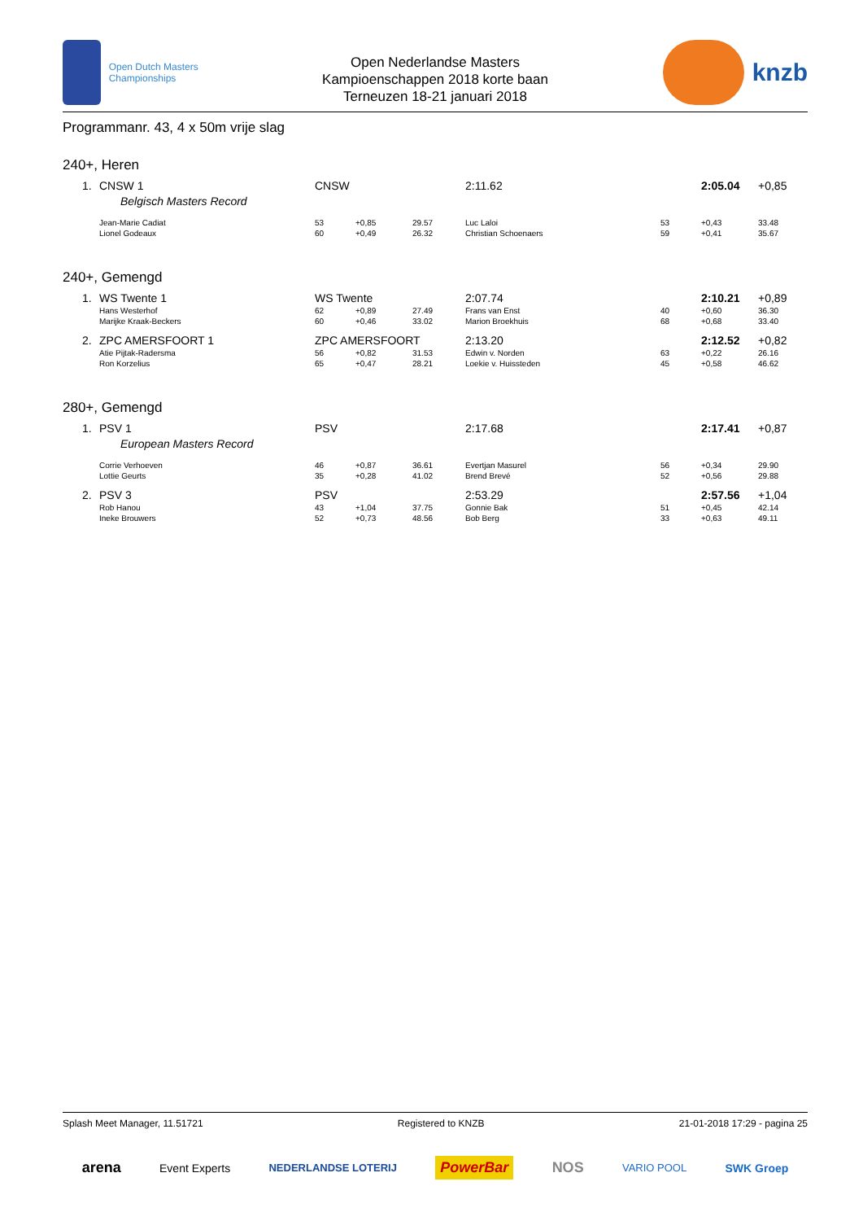Open Dutch Masters Championships
Open Nederlandse Masters
Kampioenschappen 2018 korte baan
Terneuzen 18-21 januari 2018
knzb
Programmanr. 43, 4 x 50m vrije slag
240+, Heren
| 1. | CNSW 1 | CNSW | | | 2:11.62 | | 2:05.04 | +0,85 |
| | Belgisch Masters Record | | | | | | | |
| | Jean-Marie Cadiat | 53 | +0,85 | 29.57 | Luc Laloi | 53 | +0,43 | 33.48 |
| | Lionel Godeaux | 60 | +0,49 | 26.32 | Christian Schoenaers | 59 | +0,41 | 35.67 |
240+, Gemengd
| 1. | WS Twente 1 | WS Twente | | | 2:07.74 | | 2:10.21 | +0,89 |
| | Hans Westerhof | 62 | +0,89 | 27.49 | Frans van Enst | 40 | +0,60 | 36.30 |
| | Marijke Kraak-Beckers | 60 | +0,46 | 33.02 | Marion Broekhuis | 68 | +0,68 | 33.40 |
| 2. | ZPC AMERSFOORT 1 | ZPC AMERSFOORT | | | 2:13.20 | | 2:12.52 | +0,82 |
| | Atie Pijtak-Radersma | 56 | +0,82 | 31.53 | Edwin v. Norden | 63 | +0,22 | 26.16 |
| | Ron Korzelius | 65 | +0,47 | 28.21 | Loekie v. Huissteden | 45 | +0,58 | 46.62 |
280+, Gemengd
| 1. | PSV 1 | PSV | | | 2:17.68 | | 2:17.41 | +0,87 |
| | European Masters Record | | | | | | | |
| | Corrie Verhoeven | 46 | +0,87 | 36.61 | Evertjan Masurel | 56 | +0,34 | 29.90 |
| | Lottie Geurts | 35 | +0,28 | 41.02 | Brend Brevé | 52 | +0,56 | 29.88 |
| 2. | PSV 3 | PSV | | | 2:53.29 | | 2:57.56 | +1,04 |
| | Rob Hanou | 43 | +1,04 | 37.75 | Gonnie Bak | 51 | +0,45 | 42.14 |
| | Ineke Brouwers | 52 | +0,73 | 48.56 | Bob Berg | 33 | +0,63 | 49.11 |
Splash Meet Manager, 11.51721 Registered to KNZB 21-01-2018 17:29 - pagina 25
arena Event Experts NEDERLANDSE LOTERIJ PowerBar NOS VARIO POOL SWK Groep